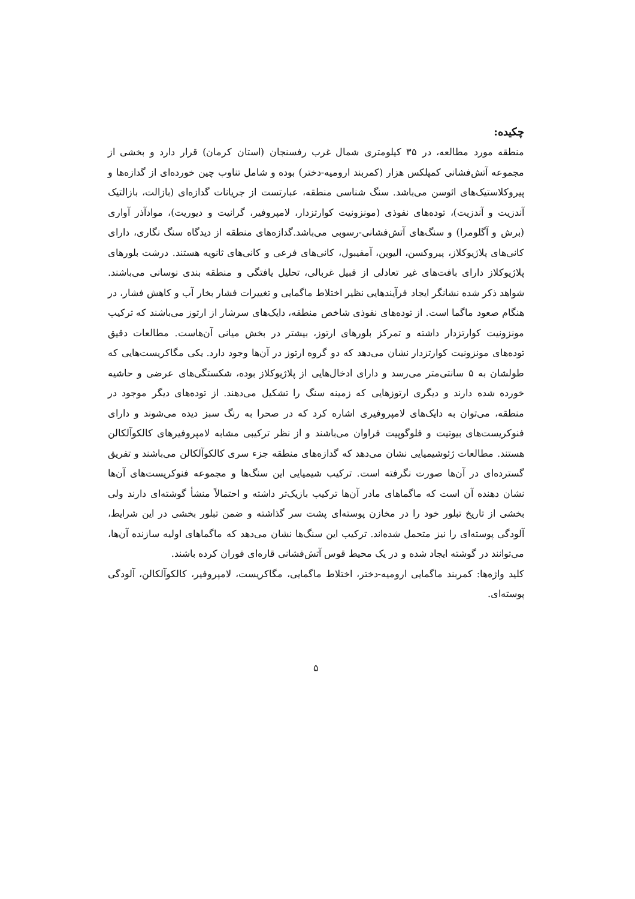چکیده:
منطقه مورد مطالعه، در ۳۵ کیلومتری شمال غرب رفسنجان (استان کرمان) قرار دارد و بخشی از مجموعه آتش‌فشانی کمپلکس هزار (کمربند ارومیه-دختر) بوده و شامل تناوب چین خورده‌ای از گدازه‌ها و پیروکلاستیک‌های ائوسن می‌باشد. سنگ شناسی منطقه، عبارتست از جریانات گدازه‌ای (بازالت، بازالتیک آندزیت و آندزیت)، توده‌های نفوذی (مونزونیت کوارتزدار، لامپروفیر، گرانیت و دیوریت)، موادآذر آواری (برش و آگلومرا) و سنگ‌های آتش‌فشانی-رسوبی می‌باشد.گدازه‌های منطقه از دیدگاه سنگ نگاری، دارای کانی‌های پلاژیوکلاز، پیروکسن، الیوین، آمفیبول، کانی‌های فرعی و کانی‌های ثانویه هستند. درشت بلورهای پلاژیوکلاز دارای بافت‌های غیر تعادلی از قبیل غربالی، تحلیل یافتگی و منطقه بندی نوسانی می‌باشند. شواهد ذکر شده نشانگر ایجاد فرآیندهایی نظیر اختلاط ماگمایی و تغییرات فشار بخار آب و کاهش فشار، در هنگام صعود ماگما است. از توده‌های نفوذی شاخص منطقه، دایک‌های سرشار از ارتوز می‌باشند که ترکیب مونزونیت کوارتزدار داشته و تمرکز بلورهای ارتوز، بیشتر در بخش میانی آن‌هاست. مطالعات دقیق توده‌های مونزونیت کوارتزدار نشان می‌دهد که دو گروه ارتوز در آن‌ها وجود دارد. یکی مگاکریست‌هایی که طولشان به ۵ سانتی‌متر می‌رسد و دارای ادخال‌هایی از پلاژیوکلاز بوده، شکستگی‌های عرضی و حاشیه خورده شده دارند و دیگری ارتوزهایی که زمینه سنگ را تشکیل می‌دهند. از توده‌های دیگر موجود در منطقه، می‌توان به دایک‌های لامپروفیری اشاره کرد که در صحرا به رنگ سبز دیده می‌شوند و دارای فنوکریست‌های بیوتیت و فلوگوپیت فراوان می‌باشند و از نظر ترکیبی مشابه لامپروفیرهای کالکوآلکالن هستند. مطالعات ژئوشیمیایی نشان می‌دهد که گدازه‌های منطقه جزء سری کالکوآلکالن می‌باشند و تفریق گسترده‌ای در آن‌ها صورت نگرفته است. ترکیب شیمیایی این سنگ‌ها و مجموعه فنوکریست‌های آن‌ها نشان دهنده آن است که ماگماهای مادر آن‌ها ترکیب بازیک‌تر داشته و احتمالاً منشأ گوشته‌ای دارند ولی بخشی از تاریخ تبلور خود را در مخازن پوسته‌ای پشت سر گذاشته و ضمن تبلور بخشی در این شرایط، آلودگی پوسته‌ای را نیز متحمل شده‌اند. ترکیب این سنگ‌ها نشان می‌دهد که ماگماهای اولیه سازنده آن‌ها، می‌توانند در گوشته ایجاد شده و در یک محیط قوس آتش‌فشانی قاره‌ای فوران کرده باشند.
کلید واژه‌ها: کمربند ماگمایی ارومیه-دختر، اختلاط ماگمایی، مگاکریست، لامپروفیر، کالکوآلکالن، آلودگی پوسته‌ای.
۵